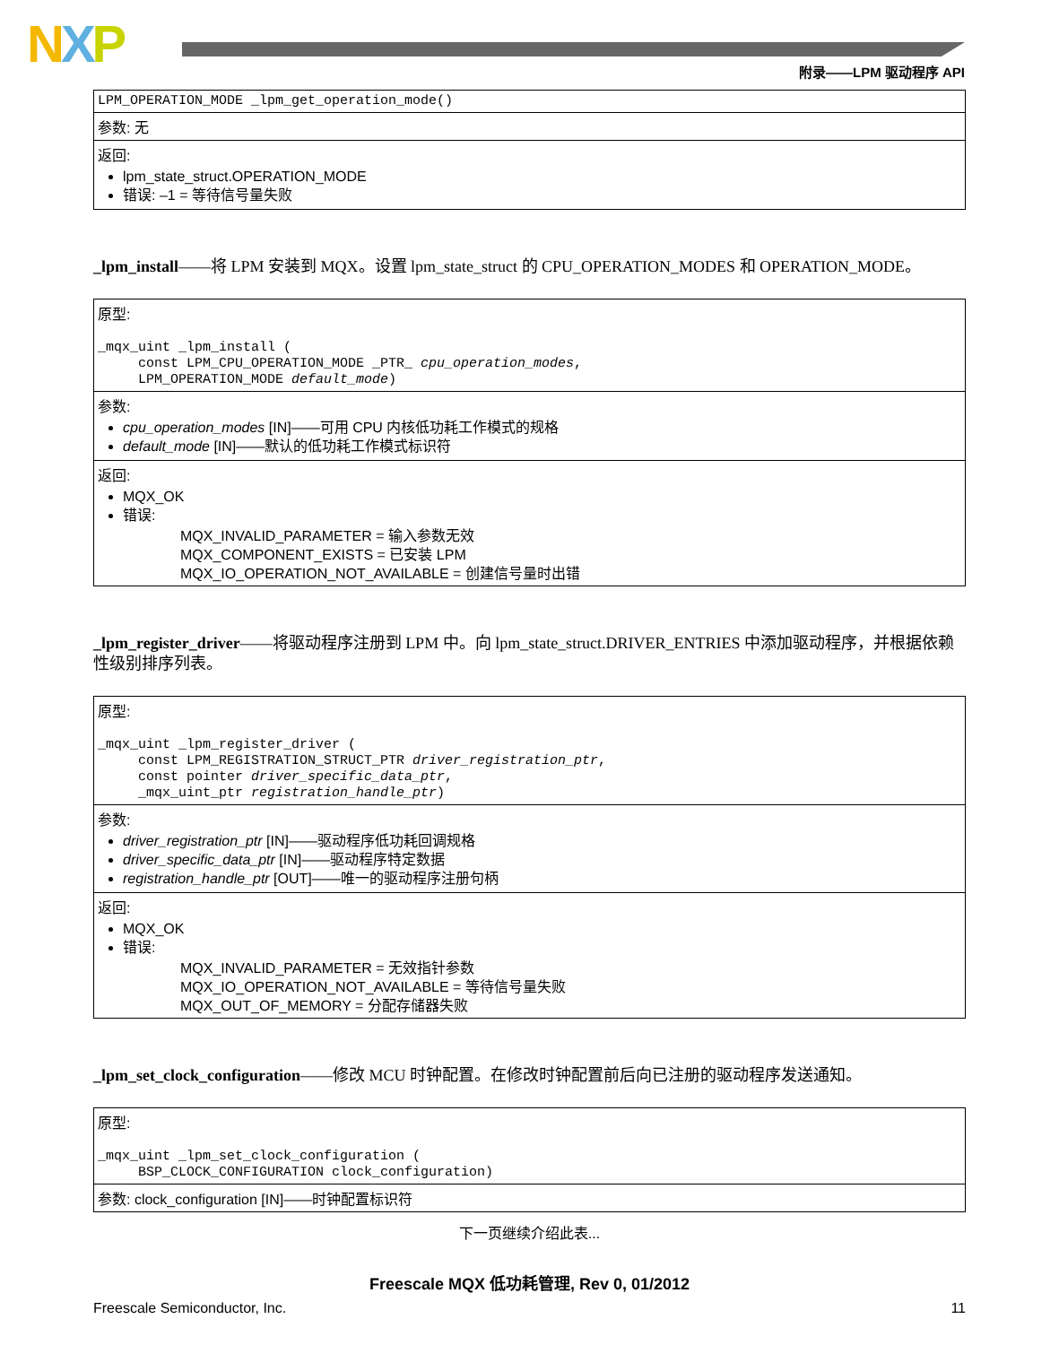NXP 附录——LPM 驱动程序 API
| LPM_OPERATION_MODE _lpm_get_operation_mode() |
| 参数: 无 |
| 返回: lpm_state_struct.OPERATION_MODE 错误: –1 = 等待信号量失败 |
_lpm_install——将 LPM 安装到 MQX。设置 lpm_state_struct 的 CPU_OPERATION_MODES 和 OPERATION_MODE。
| 原型: _mqx_uint _lpm_install ( const LPM_CPU_OPERATION_MODE _PTR_ cpu_operation_modes , LPM_OPERATION_MODE default_mode ) |
| 参数: cpu_operation_modes [IN]——可用 CPU 内核低功耗工作模式的规格 default_mode [IN]——默认的低功耗工作模式标识符 |
| 返回: MQX_OK 错误: MQX_INVALID_PARAMETER = 输入参数无效 MQX_COMPONENT_EXISTS = 已安装 LPM MQX_IO_OPERATION_NOT_AVAILABLE = 创建信号量时出错 |
_lpm_register_driver——将驱动程序注册到 LPM 中。向 lpm_state_struct.DRIVER_ENTRIES 中添加驱动程序，并根据依赖性级别排序列表。
| 原型: _mqx_uint _lpm_register_driver ( const LPM_REGISTRATION_STRUCT_PTR driver_registration_ptr , const pointer driver_specific_data_ptr , _mqx_uint_ptr registration_handle_ptr ) |
| 参数: driver_registration_ptr [IN]——驱动程序低功耗回调规格 driver_specific_data_ptr [IN]——驱动程序特定数据 registration_handle_ptr [OUT]——唯一的驱动程序注册句柄 |
| 返回: MQX_OK 错误: MQX_INVALID_PARAMETER = 无效指针参数 MQX_IO_OPERATION_NOT_AVAILABLE = 等待信号量失败 MQX_OUT_OF_MEMORY = 分配存储器失败 |
_lpm_set_clock_configuration——修改 MCU 时钟配置。在修改时钟配置前后向已注册的驱动程序发送通知。
| 原型: _mqx_uint _lpm_set_clock_configuration ( BSP_CLOCK_CONFIGURATION clock_configuration) |
| 参数: clock_configuration [IN]——时钟配置标识符 |
下一页继续介绍此表...
Freescale MQX 低功耗管理, Rev 0, 01/2012
Freescale Semiconductor, Inc. 11